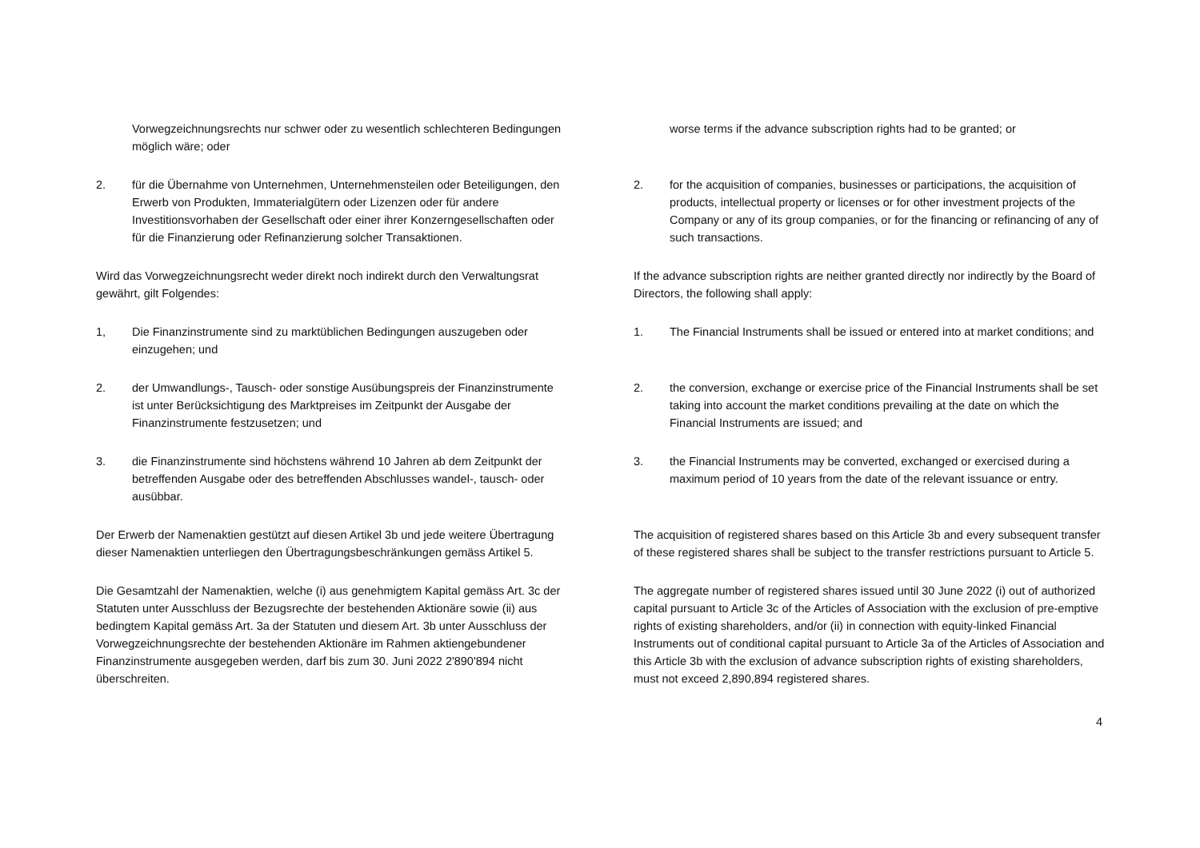Vorwegzeichnungsrechts nur schwer oder zu wesentlich schlechteren Bedingungen möglich wäre; oder
2. für die Übernahme von Unternehmen, Unternehmensteilen oder Beteiligungen, den Erwerb von Produkten, Immaterialgütern oder Lizenzen oder für andere Investitionsvorhaben der Gesellschaft oder einer ihrer Konzerngesellschaften oder für die Finanzierung oder Refinanzierung solcher Transaktionen.
Wird das Vorwegzeichnungsrecht weder direkt noch indirekt durch den Verwaltungsrat gewährt, gilt Folgendes:
1, Die Finanzinstrumente sind zu marktüblichen Bedingungen auszugeben oder einzugehen; und
2. der Umwandlungs-, Tausch- oder sonstige Ausübungspreis der Finanzinstrumente ist unter Berücksichtigung des Marktpreises im Zeitpunkt der Ausgabe der Finanzinstrumente festzusetzen; und
3. die Finanzinstrumente sind höchstens während 10 Jahren ab dem Zeitpunkt der betreffenden Ausgabe oder des betreffenden Abschlusses wandel-, tausch- oder ausübbar.
Der Erwerb der Namenaktien gestützt auf diesen Artikel 3b und jede weitere Übertragung dieser Namenaktien unterliegen den Übertragungsbeschränkungen gemäss Artikel 5.
Die Gesamtzahl der Namenaktien, welche (i) aus genehmigtem Kapital gemäss Art. 3c der Statuten unter Ausschluss der Bezugsrechte der bestehenden Aktionäre sowie (ii) aus bedingtem Kapital gemäss Art. 3a der Statuten und diesem Art. 3b unter Ausschluss der Vorwegzeichnungsrechte der bestehenden Aktionäre im Rahmen aktiengebundener Finanzinstrumente ausgegeben werden, darf bis zum 30. Juni 2022 2'890'894 nicht überschreiten.
worse terms if the advance subscription rights had to be granted; or
2. for the acquisition of companies, businesses or participations, the acquisition of products, intellectual property or licenses or for other investment projects of the Company or any of its group companies, or for the financing or refinancing of any of such transactions.
If the advance subscription rights are neither granted directly nor indirectly by the Board of Directors, the following shall apply:
1. The Financial Instruments shall be issued or entered into at market conditions; and
2. the conversion, exchange or exercise price of the Financial Instruments shall be set taking into account the market conditions prevailing at the date on which the Financial Instruments are issued; and
3. the Financial Instruments may be converted, exchanged or exercised during a maximum period of 10 years from the date of the relevant issuance or entry.
The acquisition of registered shares based on this Article 3b and every subsequent transfer of these registered shares shall be subject to the transfer restrictions pursuant to Article 5.
The aggregate number of registered shares issued until 30 June 2022 (i) out of authorized capital pursuant to Article 3c of the Articles of Association with the exclusion of pre-emptive rights of existing shareholders, and/or (ii) in connection with equity-linked Financial Instruments out of conditional capital pursuant to Article 3a of the Articles of Association and this Article 3b with the exclusion of advance subscription rights of existing shareholders, must not exceed 2,890,894 registered shares.
4